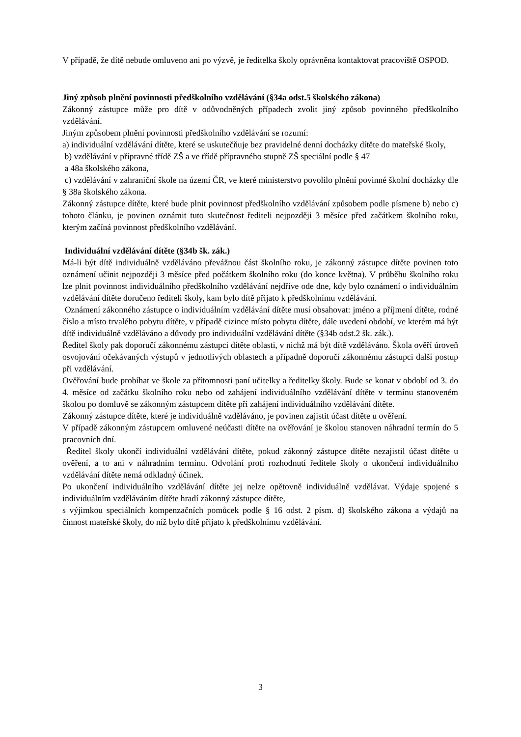V případě, že dítě nebude omluveno ani po výzvě, je ředitelka školy oprávněna kontaktovat pracoviště OSPOD.
Jiný způsob plnění povinnosti předškolního vzdělávání (§34a odst.5 školského zákona)
Zákonný zástupce může pro dítě v odůvodněných případech zvolit jiný způsob povinného předškolního vzdělávání.
Jiným způsobem plnění povinnosti předškolního vzdělávání se rozumí:
a) individuální vzdělávání dítěte, které se uskutečňuje bez pravidelné denní docházky dítěte do mateřské školy,
b) vzdělávání v přípravné třídě ZŠ a ve třídě přípravného stupně ZŠ speciální podle § 47
a 48a školského zákona,
c) vzdělávání v zahraniční škole na území ČR, ve které ministerstvo povolilo plnění povinné školní docházky dle § 38a školského zákona.
Zákonný zástupce dítěte, které bude plnit povinnost předškolního vzdělávání způsobem podle písmene b) nebo c) tohoto článku, je povinen oznámit tuto skutečnost řediteli nejpozději 3 měsíce před začátkem školního roku, kterým začíná povinnost předškolního vzdělávání.
Individuální vzdělávání dítěte (§34b šk. zák.)
Má-li být dítě individuálně vzděláváno převážnou část školního roku, je zákonný zástupce dítěte povinen toto oznámení učinit nejpozději 3 měsíce před počátkem školního roku (do konce května). V průběhu školního roku lze plnit povinnost individuálního předškolního vzdělávání nejdříve ode dne, kdy bylo oznámení o individuálním vzdělávání dítěte doručeno řediteli školy, kam bylo dítě přijato k předškolnímu vzdělávání.
Oznámení zákonného zástupce o individuálním vzdělávání dítěte musí obsahovat: jméno a příjmení dítěte, rodné číslo a místo trvalého pobytu dítěte, v případě cizince místo pobytu dítěte, dále uvedení období, ve kterém má být dítě individuálně vzděláváno a důvody pro individuální vzdělávání dítěte (§34b odst.2 šk. zák.).
Ředitel školy pak doporučí zákonnému zástupci dítěte oblasti, v nichž má být dítě vzděláváno. Škola ověří úroveň osvojování očekávaných výstupů v jednotlivých oblastech a případně doporučí zákonnému zástupci další postup při vzdělávání.
Ověřování bude probíhat ve škole za přítomnosti paní učitelky a ředitelky školy. Bude se konat v období od 3. do 4. měsíce od začátku školního roku nebo od zahájení individuálního vzdělávání dítěte v termínu stanoveném školou po domluvě se zákonným zástupcem dítěte při zahájení individuálního vzdělávání dítěte.
Zákonný zástupce dítěte, které je individuálně vzděláváno, je povinen zajistit účast dítěte u ověření.
V případě zákonným zástupcem omluvené neúčasti dítěte na ověřování je školou stanoven náhradní termín do 5 pracovních dní.
Ředitel školy ukončí individuální vzdělávání dítěte, pokud zákonný zástupce dítěte nezajistil účast dítěte u ověření, a to ani v náhradním termínu. Odvolání proti rozhodnutí ředitele školy o ukončení individuálního vzdělávání dítěte nemá odkladný účinek.
Po ukončení individuálního vzdělávání dítěte jej nelze opětovně individuálně vzdělávat. Výdaje spojené s individuálním vzděláváním dítěte hradí zákonný zástupce dítěte,
s výjimkou speciálních kompenzačních pomůcek podle § 16 odst. 2 písm. d) školského zákona a výdajů na činnost mateřské školy, do níž bylo dítě přijato k předškolnímu vzdělávání.
3